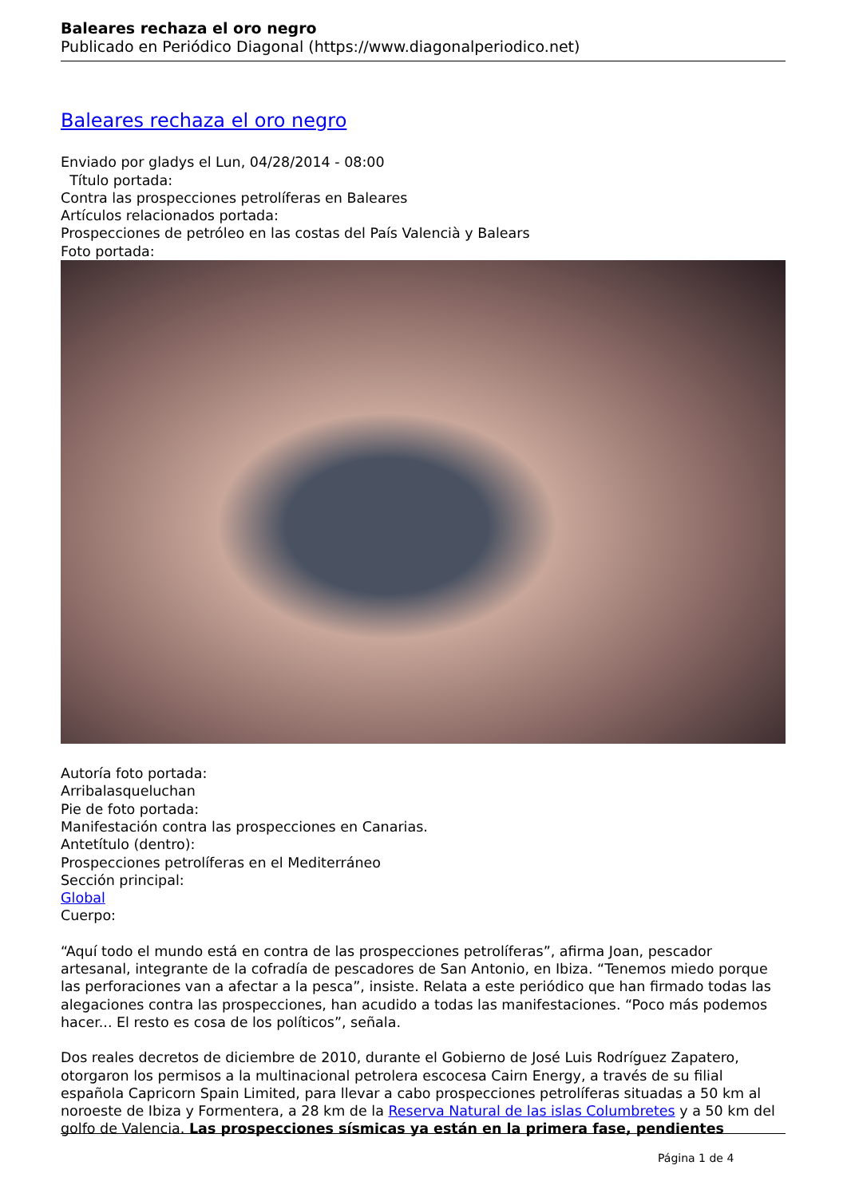Baleares rechaza el oro negro
Publicado en Periódico Diagonal (https://www.diagonalperiodico.net)
Baleares rechaza el oro negro
Enviado por gladys el Lun, 04/28/2014 - 08:00
Título portada:
Contra las prospecciones petrolíferas en Baleares
Artículos relacionados portada:
Prospecciones de petróleo en las costas del País Valencià y Balears
Foto portada:
Autoría foto portada:
Arribalasqueluchan
Pie de foto portada:
Manifestación contra las prospecciones en Canarias.
Antetítulo (dentro):
Prospecciones petrolíferas en el Mediterráneo
Sección principal:
Global
Cuerpo:
“Aquí todo el mundo está en contra de las prospecciones petrolíferas”, afirma Joan, pescador artesanal, integrante de la cofradía de pescadores de San Antonio, en Ibiza. “Tenemos miedo porque las perforaciones van a afectar a la pesca”, insiste. Relata a este periódico que han firmado todas las alegaciones contra las prospecciones, han acudido a todas las manifestaciones. “Poco más podemos hacer... El resto es cosa de los políticos”, señala.
Dos reales decretos de diciembre de 2010, durante el Gobierno de José Luis Rodríguez Zapatero, otorgaron los permisos a la multinacional petrolera escocesa Cairn Energy, a través de su filial española Capricorn Spain Limited, para llevar a cabo prospecciones petrolíferas situadas a 50 km al noroeste de Ibiza y Formentera, a 28 km de la Reserva Natural de las islas Columbretes y a 50 km del golfo de Valencia. Las prospecciones sísmicas ya están en la primera fase, pendientes
Página 1 de 4